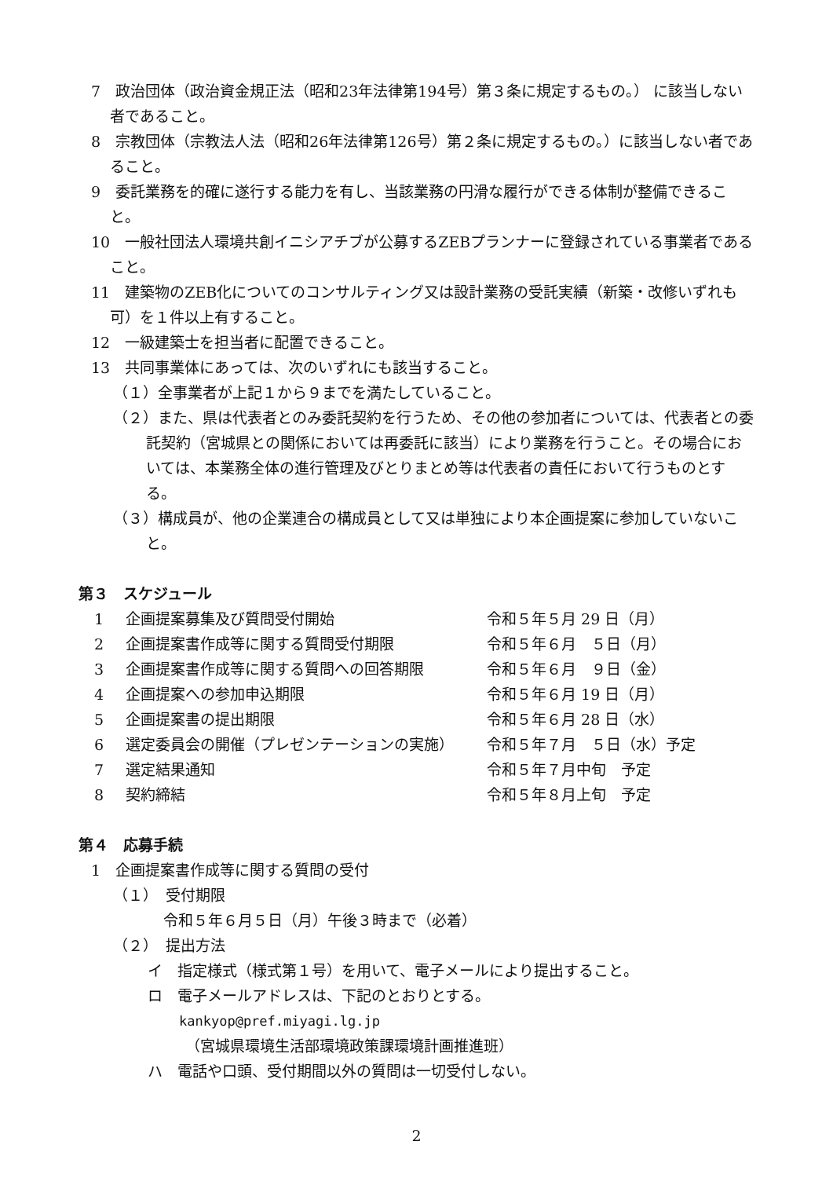7　政治団体（政治資金規正法（昭和23年法律第194号）第３条に規定するもの。） に該当しない者であること。
8　宗教団体（宗教法人法（昭和26年法律第126号）第２条に規定するもの。）に該当しない者であること。
9　委託業務を的確に遂行する能力を有し、当該業務の円滑な履行ができる体制が整備できること。
10　一般社団法人環境共創イニシアチブが公募するZEBプランナーに登録されている事業者であること。
11　建築物のZEB化についてのコンサルティング又は設計業務の受託実績（新築・改修いずれも可）を１件以上有すること。
12　一級建築士を担当者に配置できること。
13　共同事業体にあっては、次のいずれにも該当すること。
（１）全事業者が上記１から９までを満たしていること。
（２）また、県は代表者とのみ委託契約を行うため、その他の参加者については、代表者との委託契約（宮城県との関係においては再委託に該当）により業務を行うこと。その場合においては、本業務全体の進行管理及びとりまとめ等は代表者の責任において行うものとする。
（３）構成員が、他の企業連合の構成員として又は単独により本企画提案に参加していないこと。
第３　スケジュール
| 1 | 企画提案募集及び質問受付開始 | 令和５年５月 29 日（月） |
| 2 | 企画提案書作成等に関する質問受付期限 | 令和５年６月 ５日（月） |
| 3 | 企画提案書作成等に関する質問への回答期限 | 令和５年６月 ９日（金） |
| 4 | 企画提案への参加申込期限 | 令和５年６月 19 日（月） |
| 5 | 企画提案書の提出期限 | 令和５年６月 28 日（水） |
| 6 | 選定委員会の開催（プレゼンテーションの実施） | 令和５年７月 ５日（水）予定 |
| 7 | 選定結果通知 | 令和５年７月中旬 予定 |
| 8 | 契約締結 | 令和５年８月上旬 予定 |
第４　応募手続
1　企画提案書作成等に関する質問の受付
（１）　受付期限
令和５年６月５日（月）午後３時まで（必着）
（２）　提出方法
イ　指定様式（様式第１号）を用いて、電子メールにより提出すること。
ロ　電子メールアドレスは、下記のとおりとする。
kankyop@pref.miyagi.lg.jp
（宮城県環境生活部環境政策課環境計画推進班）
ハ　電話や口頭、受付期間以外の質問は一切受付しない。
2